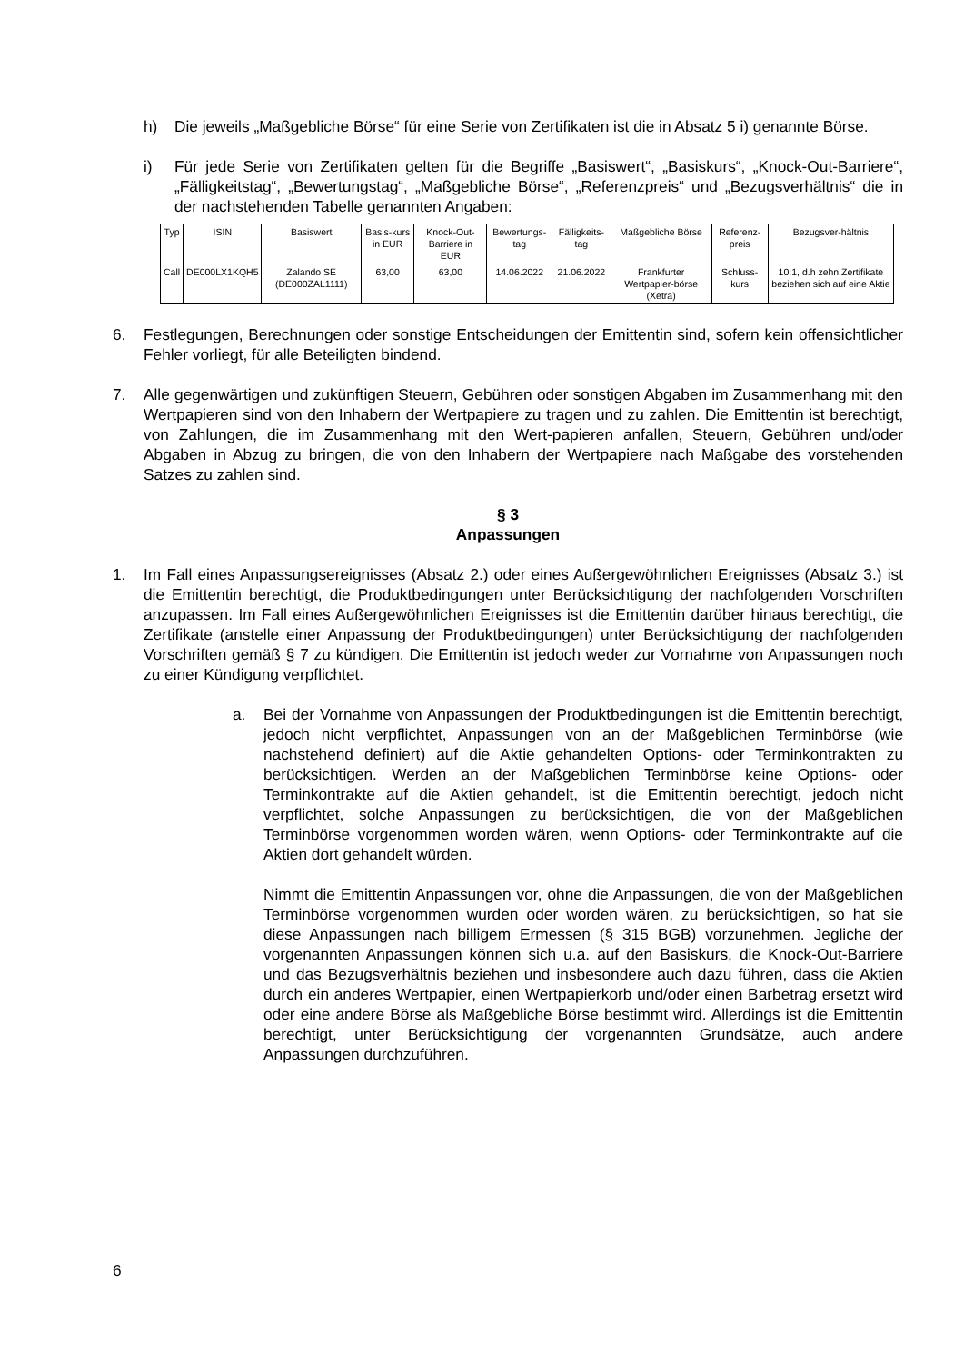h) Die jeweils „Maßgebliche Börse“ für eine Serie von Zertifikaten ist die in Absatz 5 i) genannte Börse.
i) Für jede Serie von Zertifikaten gelten für die Begriffe „Basiswert“, „Basiskurs“, „Knock-Out-Barriere“, „Fälligkeitstag“, „Bewertungstag“, „Maßgebliche Börse“, „Referenzpreis“ und „Bezugsverhältnis“ die in der nachstehenden Tabelle genannten Angaben:
| Typ | ISIN | Basiswert | Basis-kurs in EUR | Knock-Out-Barriere in EUR | Bewertungs-tag | Fälligkeits-tag | Maßgebliche Börse | Referenz-preis | Bezugsver-hältnis |
| --- | --- | --- | --- | --- | --- | --- | --- | --- | --- |
| Call | DE000LX1KQH5 | Zalando SE (DE000ZAL1111) | 63,00 | 63,00 | 14.06.2022 | 21.06.2022 | Frankfurter Wertpapier-börse (Xetra) | Schluss-kurs | 10:1, d.h zehn Zertifikate beziehen sich auf eine Aktie |
6. Festlegungen, Berechnungen oder sonstige Entscheidungen der Emittentin sind, sofern kein offensichtlicher Fehler vorliegt, für alle Beteiligten bindend.
7. Alle gegenwärtigen und zukünftigen Steuern, Gebühren oder sonstigen Abgaben im Zusammenhang mit den Wertpapieren sind von den Inhabern der Wertpapiere zu tragen und zu zahlen. Die Emittentin ist berechtigt, von Zahlungen, die im Zusammenhang mit den Wert-papieren anfallen, Steuern, Gebühren und/oder Abgaben in Abzug zu bringen, die von den Inhabern der Wertpapiere nach Maßgabe des vorstehenden Satzes zu zahlen sind.
§ 3
Anpassungen
1. Im Fall eines Anpassungsereignisses (Absatz 2.) oder eines Außergewöhnlichen Ereignisses (Absatz 3.) ist die Emittentin berechtigt, die Produktbedingungen unter Berücksichtigung der nachfolgenden Vorschriften anzupassen. Im Fall eines Außergewöhnlichen Ereignisses ist die Emittentin darüber hinaus berechtigt, die Zertifikate (anstelle einer Anpassung der Produktbedingungen) unter Berücksichtigung der nachfolgenden Vorschriften gemäß § 7 zu kündigen. Die Emittentin ist jedoch weder zur Vornahme von Anpassungen noch zu einer Kündigung verpflichtet.
a. Bei der Vornahme von Anpassungen der Produktbedingungen ist die Emittentin berechtigt, jedoch nicht verpflichtet, Anpassungen von an der Maßgeblichen Terminbörse (wie nachstehend definiert) auf die Aktie gehandelten Options- oder Terminkontrakten zu berücksichtigen. Werden an der Maßgeblichen Terminbörse keine Options- oder Terminkontrakte auf die Aktien gehandelt, ist die Emittentin berechtigt, jedoch nicht verpflichtet, solche Anpassungen zu berücksichtigen, die von der Maßgeblichen Terminbörse vorgenommen worden wären, wenn Options- oder Terminkontrakte auf die Aktien dort gehandelt würden.
Nimmt die Emittentin Anpassungen vor, ohne die Anpassungen, die von der Maßgeblichen Terminbörse vorgenommen wurden oder worden wären, zu berücksichtigen, so hat sie diese Anpassungen nach billigem Ermessen (§ 315 BGB) vorzunehmen. Jegliche der vorgenannten Anpassungen können sich u.a. auf den Basiskurs, die Knock-Out-Barriere und das Bezugsverhältnis beziehen und insbesondere auch dazu führen, dass die Aktien durch ein anderes Wertpapier, einen Wertpapierkorb und/oder einen Barbetrag ersetzt wird oder eine andere Börse als Maßgebliche Börse bestimmt wird. Allerdings ist die Emittentin berechtigt, unter Berücksichtigung der vorgenannten Grundsätze, auch andere Anpassungen durchzuführen.
6